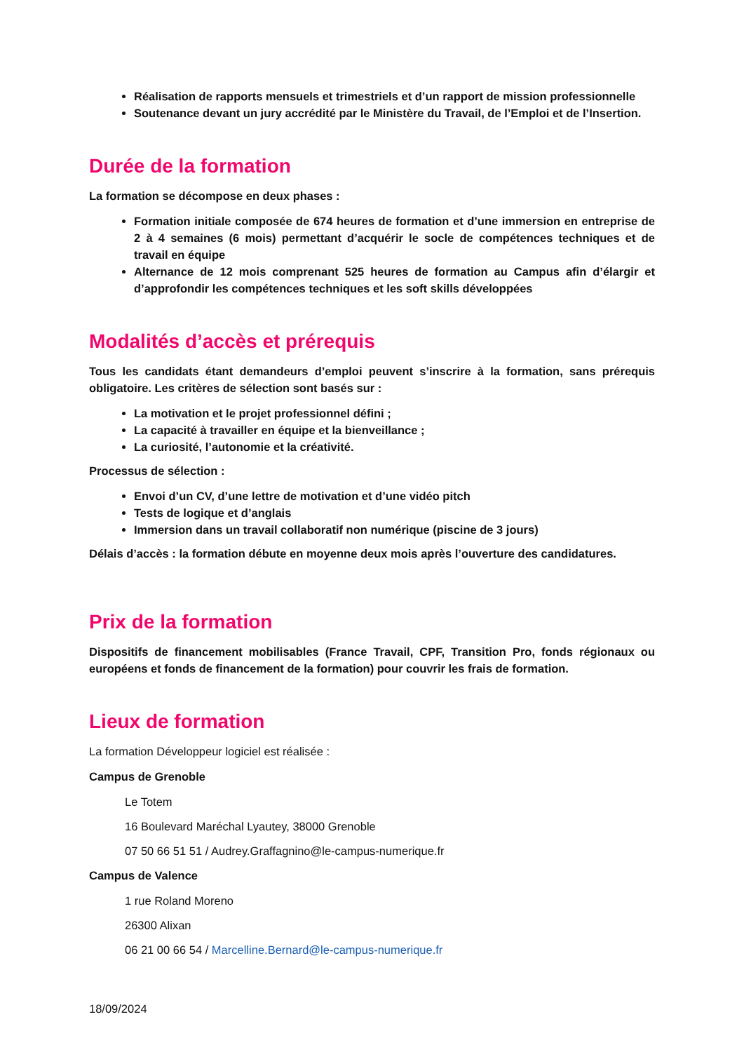Réalisation de rapports mensuels et trimestriels et d’un rapport de mission professionnelle
Soutenance devant un jury accrédité par le Ministère du Travail, de l’Emploi et de l’Insertion.
Durée de la formation
La formation se décompose en deux phases :
Formation initiale composée de 674 heures de formation et d’une immersion en entreprise de 2 à 4 semaines (6 mois) permettant d’acquérir le socle de compétences techniques et de travail en équipe
Alternance de 12 mois comprenant 525 heures de formation au Campus afin d’élargir et d’approfondir les compétences techniques et les soft skills développées
Modalités d’accès et prérequis
Tous les candidats étant demandeurs d’emploi peuvent s’inscrire à la formation, sans prérequis obligatoire. Les critères de sélection sont basés sur :
La motivation et le projet professionnel défini ;
La capacité à travailler en équipe et la bienveillance ;
La curiosité, l’autonomie et la créativité.
Processus de sélection :
Envoi d’un CV, d’une lettre de motivation et d’une vidéo pitch
Tests de logique et d’anglais
Immersion dans un travail collaboratif non numérique (piscine de 3 jours)
Délais d’accès : la formation débute en moyenne deux mois après l’ouverture des candidatures.
Prix de la formation
Dispositifs de financement mobilisables (France Travail, CPF, Transition Pro, fonds régionaux ou européens et fonds de financement de la formation) pour couvrir les frais de formation.
Lieux de formation
La formation Développeur logiciel est réalisée :
Campus de Grenoble
Le Totem
16 Boulevard Maréchal Lyautey, 38000 Grenoble
07 50 66 51 51 / Audrey.Graffagnino@le-campus-numerique.fr
Campus de Valence
1 rue Roland Moreno
26300 Alixan
06 21 00 66 54 / Marcelline.Bernard@le-campus-numerique.fr
18/09/2024